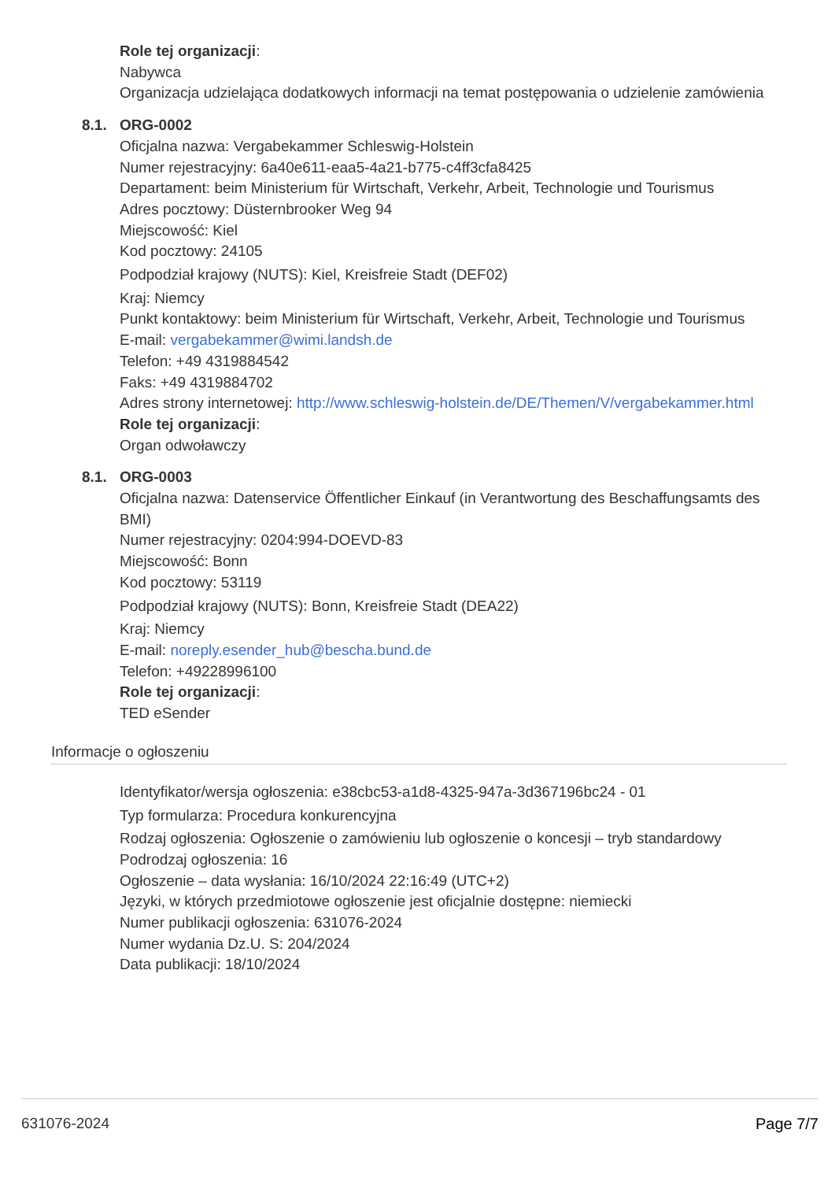Role tej organizacji:
Nabywca
Organizacja udzielająca dodatkowych informacji na temat postępowania o udzielenie zamówienia
8.1. ORG-0002
Oficjalna nazwa: Vergabekammer Schleswig-Holstein
Numer rejestracyjny: 6a40e611-eaa5-4a21-b775-c4ff3cfa8425
Departament: beim Ministerium für Wirtschaft, Verkehr, Arbeit, Technologie und Tourismus
Adres pocztowy: Düsternbrooker Weg 94
Miejscowość: Kiel
Kod pocztowy: 24105
Podpodział krajowy (NUTS): Kiel, Kreisfreie Stadt (DEF02)
Kraj: Niemcy
Punkt kontaktowy: beim Ministerium für Wirtschaft, Verkehr, Arbeit, Technologie und Tourismus
E-mail: vergabekammer@wimi.landsh.de
Telefon: +49 4319884542
Faks: +49 4319884702
Adres strony internetowej: http://www.schleswig-holstein.de/DE/Themen/V/vergabekammer.html
Role tej organizacji:
Organ odwoławczy
8.1. ORG-0003
Oficjalna nazwa: Datenservice Öffentlicher Einkauf (in Verantwortung des Beschaffungsamts des BMI)
Numer rejestracyjny: 0204:994-DOEVD-83
Miejscowość: Bonn
Kod pocztowy: 53119
Podpodział krajowy (NUTS): Bonn, Kreisfreie Stadt (DEA22)
Kraj: Niemcy
E-mail: noreply.esender_hub@bescha.bund.de
Telefon: +49228996100
Role tej organizacji:
TED eSender
Informacje o ogłoszeniu
Identyfikator/wersja ogłoszenia: e38cbc53-a1d8-4325-947a-3d367196bc24 - 01
Typ formularza: Procedura konkurencyjna
Rodzaj ogłoszenia: Ogłoszenie o zamówieniu lub ogłoszenie o koncesji – tryb standardowy
Podrodzaj ogłoszenia: 16
Ogłoszenie – data wysłania: 16/10/2024 22:16:49 (UTC+2)
Języki, w których przedmiotowe ogłoszenie jest oficjalnie dostępne: niemiecki
Numer publikacji ogłoszenia: 631076-2024
Numer wydania Dz.U. S: 204/2024
Data publikacji: 18/10/2024
631076-2024 Page 7/7